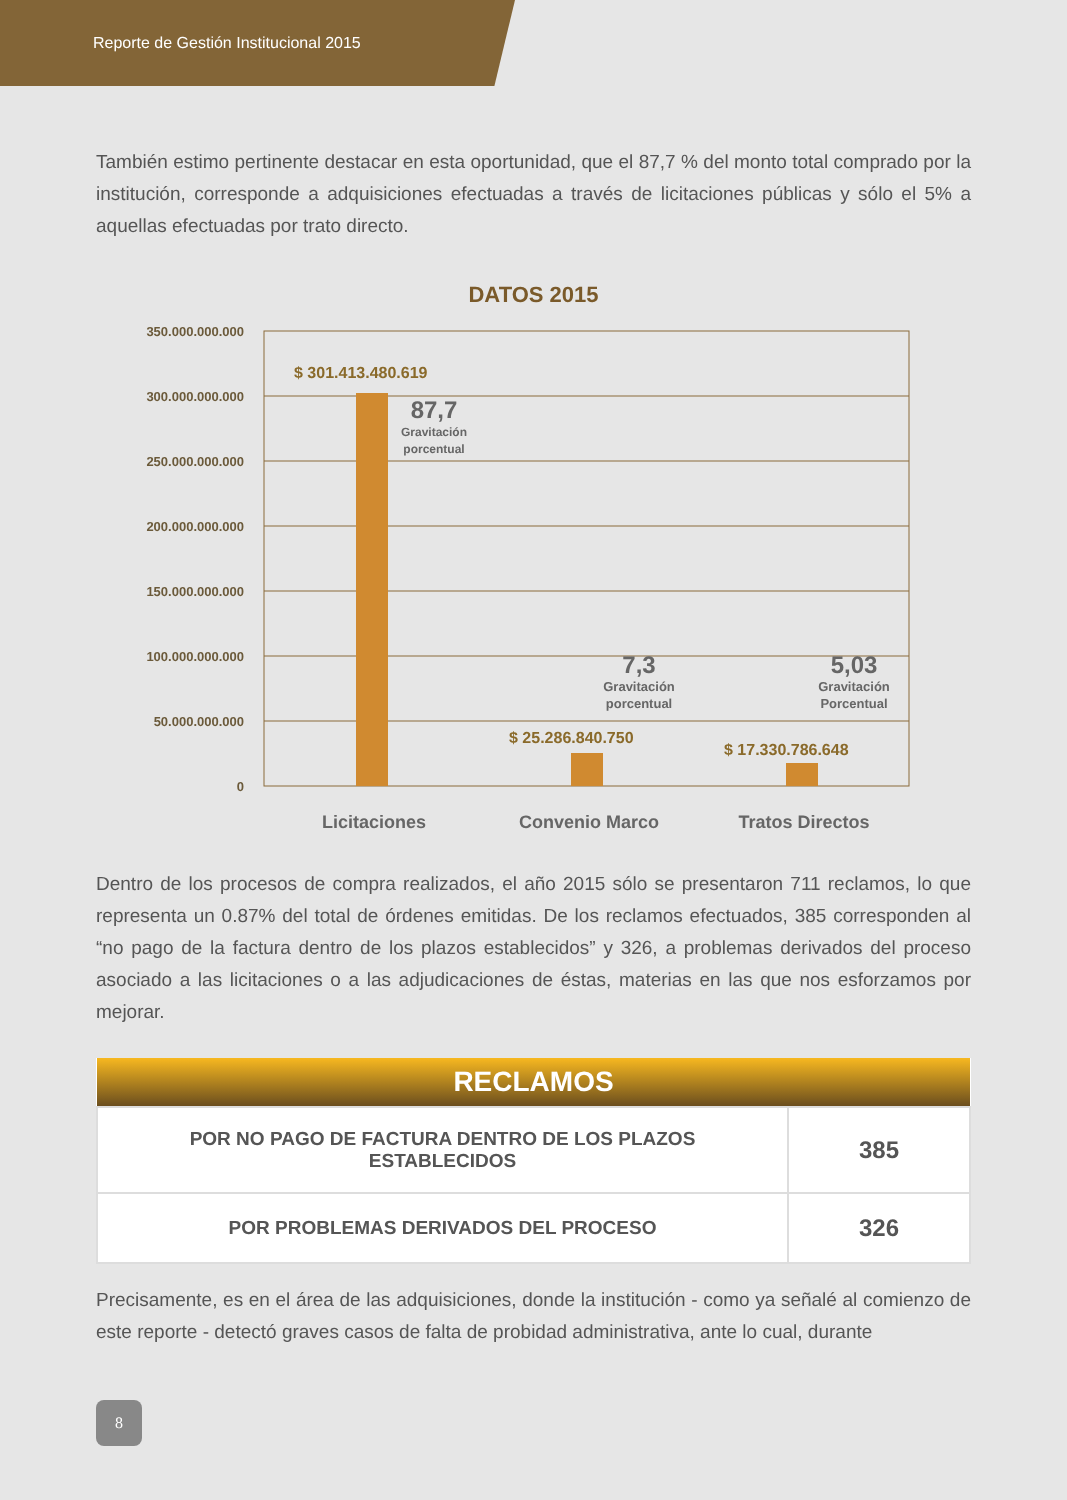Reporte de Gestión Institucional 2015
También estimo pertinente destacar en esta oportunidad, que el 87,7 % del monto total comprado por la institución, corresponde a adquisiciones efectuadas a través de licitaciones públicas y sólo el 5% a aquellas efectuadas por trato directo.
DATOS 2015
350.000.000.000
300.000.000.000
250.000.000.000
200.000.000.000
150.000.000.000
100.000.000.000
50.000.000.000
0
$ 301.413.480.619
$ 25.286.840.750
$ 17.330.786.648
87,7
Gravitación
porcentual
7,3
Gravitación
porcentual
5,03
Gravitación
Porcentual
Licitaciones
Convenio Marco
Tratos Directos
Dentro de los procesos de compra realizados, el año 2015 sólo se presentaron 711 reclamos, lo que representa un 0.87% del total de órdenes emitidas. De los reclamos efectuados, 385 corresponden al “no pago de la factura dentro de los plazos establecidos” y 326, a problemas derivados del proceso asociado a las licitaciones o a las adjudicaciones de éstas, materias en las que nos esforzamos por mejorar.
| RECLAMOS | |
| --- | --- |
| POR NO PAGO DE FACTURA DENTRO DE LOS PLAZOS ESTABLECIDOS | 385 |
| POR PROBLEMAS DERIVADOS DEL PROCESO | 326 |
Precisamente, es en el área de las adquisiciones, donde la institución - como ya señalé al comienzo de este reporte - detectó graves casos de falta de probidad administrativa, ante lo cual, durante
8